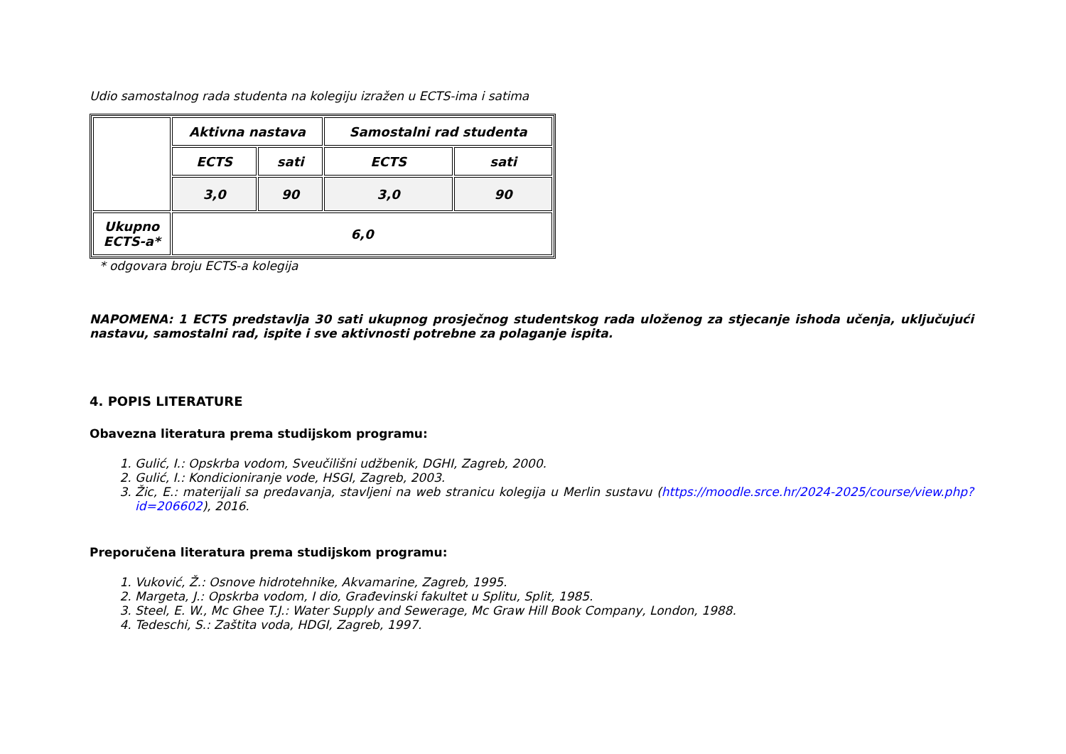Udio samostalnog rada studenta na kolegiju izražen u ECTS-ima i satima
| | Aktivna nastava | | Samostalni rad studenta | |
| | ECTS | sati | ECTS | sati |
| | 3,0 | 90 | 3,0 | 90 |
| Ukupno ECTS-a* | 6,0 | | | |
* odgovara broju ECTS-a kolegija
NAPOMENA: 1 ECTS predstavlja 30 sati ukupnog prosječnog studentskog rada uloženog za stjecanje ishoda učenja, uključujući nastavu, samostalni rad, ispite i sve aktivnosti potrebne za polaganje ispita.
4. POPIS LITERATURE
Obavezna literatura prema studijskom programu:
1. Gulić, I.: Opskrba vodom, Sveučilišni udžbenik, DGHI, Zagreb, 2000.
2. Gulić, I.: Kondicioniranje vode, HSGI, Zagreb, 2003.
3. Žic, E.: materijali sa predavanja, stavljeni na web stranicu kolegija u Merlin sustavu (https://moodle.srce.hr/2024-2025/course/view.php?id=206602), 2016.
Preporučena literatura prema studijskom programu:
1. Vuković, Ž.: Osnove hidrotehnike, Akvamarine, Zagreb, 1995.
2. Margeta, J.: Opskrba vodom, I dio, Građevinski fakultet u Splitu, Split, 1985.
3. Steel, E. W., Mc Ghee T.J.: Water Supply and Sewerage, Mc Graw Hill Book Company, London, 1988.
4. Tedeschi, S.: Zaštita voda, HDGI, Zagreb, 1997.